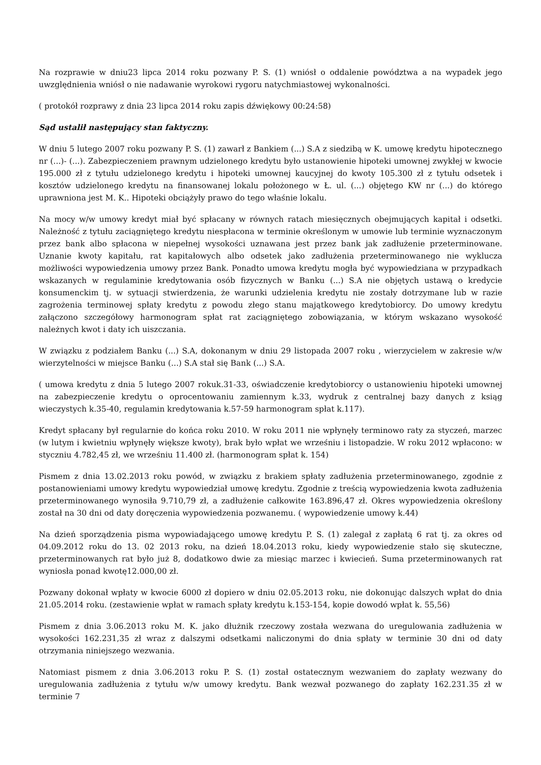Na rozprawie w dniu23 lipca 2014 roku pozwany P. S. (1) wniósł o oddalenie powództwa a na wypadek jego uwzględnienia wniósł o nie nadawanie wyrokowi rygoru natychmiastowej wykonalności.
( protokół rozprawy z dnia 23 lipca 2014 roku zapis dźwiękowy 00:24:58)
Sąd ustalił następujący stan faktyczny.
W dniu 5 lutego 2007 roku pozwany P. S. (1) zawarł z Bankiem (...) S.A z siedzibą w K. umowę kredytu hipotecznego nr (...)- (...). Zabezpieczeniem prawnym udzielonego kredytu było ustanowienie hipoteki umownej zwykłej w kwocie 195.000 zł z tytułu udzielonego kredytu i hipoteki umownej kaucyjnej do kwoty 105.300 zł z tytułu odsetek i kosztów udzielonego kredytu na finansowanej lokalu położonego w Ł. ul. (...) objętego KW nr (...) do którego uprawniona jest M. K.. Hipoteki obciążyły prawo do tego właśnie lokalu.
Na mocy w/w umowy kredyt miał być spłacany w równych ratach miesięcznych obejmujących kapitał i odsetki. Należność z tytułu zaciągniętego kredytu niespłacona w terminie określonym w umowie lub terminie wyznaczonym przez bank albo spłacona w niepełnej wysokości uznawana jest przez bank jak zadłużenie przeterminowane. Uznanie kwoty kapitału, rat kapitałowych albo odsetek jako zadłużenia przeterminowanego nie wyklucza możliwości wypowiedzenia umowy przez Bank. Ponadto umowa kredytu mogła być wypowiedziana w przypadkach wskazanych w regulaminie kredytowania osób fizycznych w Banku (...) S.A nie objętych ustawą o kredycie konsumenckim tj. w sytuacji stwierdzenia, że warunki udzielenia kredytu nie zostały dotrzymane lub w razie zagrożenia terminowej spłaty kredytu z powodu złego stanu majątkowego kredytobiorcy. Do umowy kredytu załączono szczegółowy harmonogram spłat rat zaciągniętego zobowiązania, w którym wskazano wysokość należnych kwot i daty ich uiszczania.
W związku z podziałem Banku (...) S.A, dokonanym w dniu 29 listopada 2007 roku , wierzycielem w zakresie w/w wierzytelności w miejsce Banku (...) S.A stał się Bank (...) S.A.
( umowa kredytu z dnia 5 lutego 2007 rokuk.31-33, oświadczenie kredytobiorcy o ustanowieniu hipoteki umownej na zabezpieczenie kredytu o oprocentowaniu zamiennym k.33, wydruk z centralnej bazy danych z ksiąg wieczystych k.35-40, regulamin kredytowania k.57-59 harmonogram spłat k.117).
Kredyt spłacany był regularnie do końca roku 2010. W roku 2011 nie wpłynęły terminowo raty za styczeń, marzec (w lutym i kwietniu wpłynęły większe kwoty), brak było wpłat we wrześniu i listopadzie. W roku 2012 wpłacono: w styczniu 4.782,45 zł, we wrześniu 11.400 zł. (harmonogram spłat k. 154)
Pismem z dnia 13.02.2013 roku powód, w związku z brakiem spłaty zadłużenia przeterminowanego, zgodnie z postanowieniami umowy kredytu wypowiedział umowę kredytu. Zgodnie z treścią wypowiedzenia kwota zadłużenia przeterminowanego wynosiła 9.710,79 zł, a zadłużenie całkowite 163.896,47 zł. Okres wypowiedzenia określony został na 30 dni od daty doręczenia wypowiedzenia pozwanemu. ( wypowiedzenie umowy k.44)
Na dzień sporządzenia pisma wypowiadającego umowę kredytu P. S. (1) zalegał z zapłatą 6 rat tj. za okres od 04.09.2012 roku do 13. 02 2013 roku, na dzień 18.04.2013 roku, kiedy wypowiedzenie stało się skuteczne, przeterminowanych rat było już 8, dodatkowo dwie za miesiąc marzec i kwiecień. Suma przeterminowanych rat wyniosła ponad kwotę12.000,00 zł.
Pozwany dokonał wpłaty w kwocie 6000 zł dopiero w dniu 02.05.2013 roku, nie dokonując dalszych wpłat do dnia 21.05.2014 roku. (zestawienie wpłat w ramach spłaty kredytu k.153-154, kopie dowodó wpłat k. 55,56)
Pismem z dnia 3.06.2013 roku M. K. jako dłużnik rzeczowy została wezwana do uregulowania zadłużenia w wysokości 162.231,35 zł wraz z dalszymi odsetkami naliczonymi do dnia spłaty w terminie 30 dni od daty otrzymania niniejszego wezwania.
Natomiast pismem z dnia 3.06.2013 roku P. S. (1) został ostatecznym wezwaniem do zapłaty wezwany do uregulowania zadłużenia z tytułu w/w umowy kredytu. Bank wezwał pozwanego do zapłaty 162.231.35 zł w terminie 7